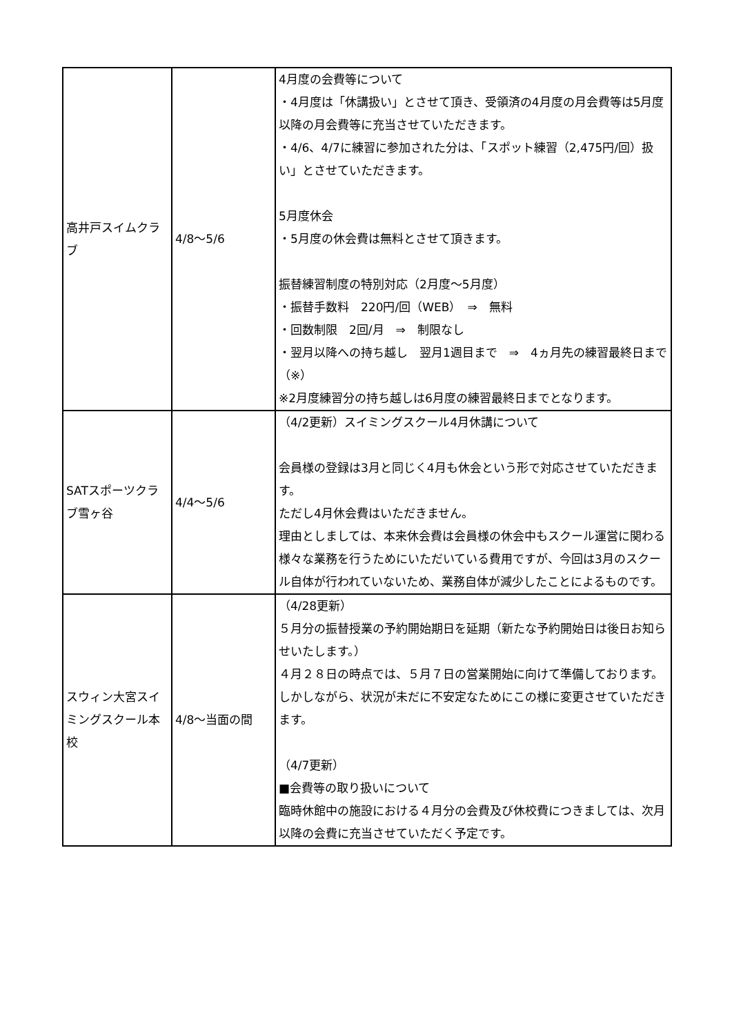| 高井戸スイムクラブ | 4/8～5/6 | 4月度の会費等について ・4月度は「休講扱い」とさせて頂き、受領済の4月度の月会費等は5月度以降の月会費等に充当させていただきます。 ・4/6、4/7に練習に参加された分は、「スポット練習（2,475円/回）扱い」とさせていただきます。 5月度休会 ・5月度の休会費は無料とさせて頂きます。 振替練習制度の特別対応（2月度～5月度） ・振替手数料 220円/回（WEB） ⇒ 無料 ・回数制限 2回/月 ⇒ 制限なし ・翌月以降への持ち越し 翌月1週目まで ⇒ 4ヵ月先の練習最終日まで（※） ※2月度練習分の持ち越しは6月度の練習最終日までとなります。 |
| SATスポーツクラブ雪ヶ谷 | 4/4～5/6 | （4/2更新）スイミングスクール4月休講について 会員様の登録は3月と同じく4月も休会という形で対応させていただきます。 ただし4月休会費はいただきません。 理由としましては、本来休会費は会員様の休会中もスクール運営に関わる様々な業務を行うためにいただいている費用ですが、今回は3月のスクール自体が行われていないため、業務自体が減少したことによるものです。 |
| スウィン大宮スイミングスクール本校 | 4/8～当面の間 | （4/28更新） ５月分の振替授業の予約開始期日を延期（新たな予約開始日は後日お知らせいたします。） ４月２８日の時点では、５月７日の営業開始に向けて準備しております。しかしながら、状況が未だに不安定なためにこの様に変更させていただきます。 （4/7更新） ■会費等の取り扱いについて 臨時休館中の施設における４月分の会費及び休校費につきましては、次月以降の会費に充当させていただく予定です。 |